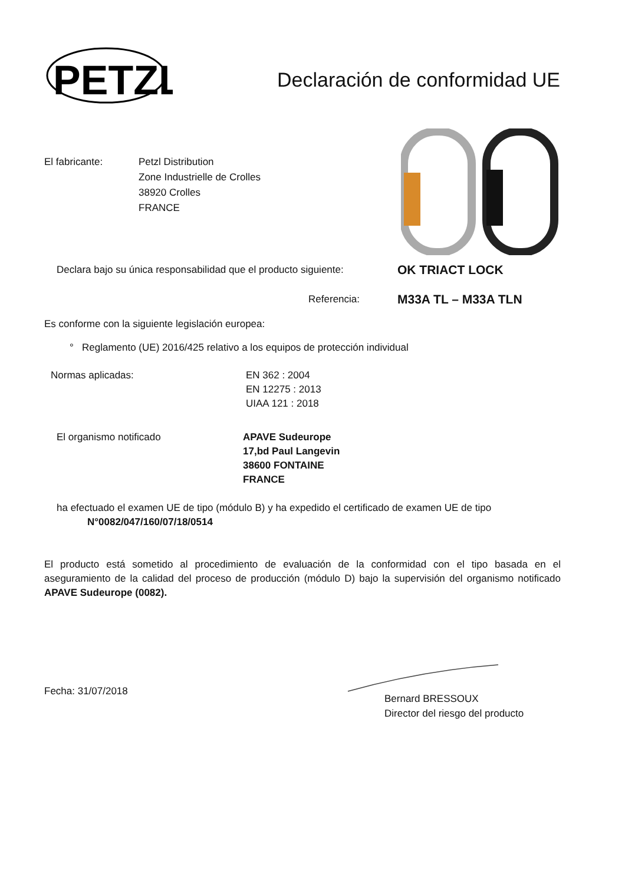PETZL
Declaración de conformidad UE
El fabricante: Petzl Distribution
Zone Industrielle de Crolles
38920 Crolles
FRANCE
Declara bajo su única responsabilidad que el producto siguiente:
OK TRIACT LOCK
Referencia:
M33A TL – M33A TLN
Es conforme con la siguiente legislación europea:
° Reglamento (UE) 2016/425 relativo a los equipos de protección individual
Normas aplicadas: EN 362 : 2004
EN 12275 : 2013
UIAA 121 : 2018
El organismo notificado APAVE Sudeurope
17,bd Paul Langevin
38600 FONTAINE
FRANCE
ha efectuado el examen UE de tipo (módulo B) y ha expedido el certificado de examen UE de tipo
N°0082/047/160/07/18/0514
El producto está sometido al procedimiento de evaluación de la conformidad con el tipo basada en el aseguramiento de la calidad del proceso de producción (módulo D) bajo la supervisión del organismo notificado APAVE Sudeurope (0082).
Fecha: 31/07/2018
Bernard BRESSOUX
Director del riesgo del producto